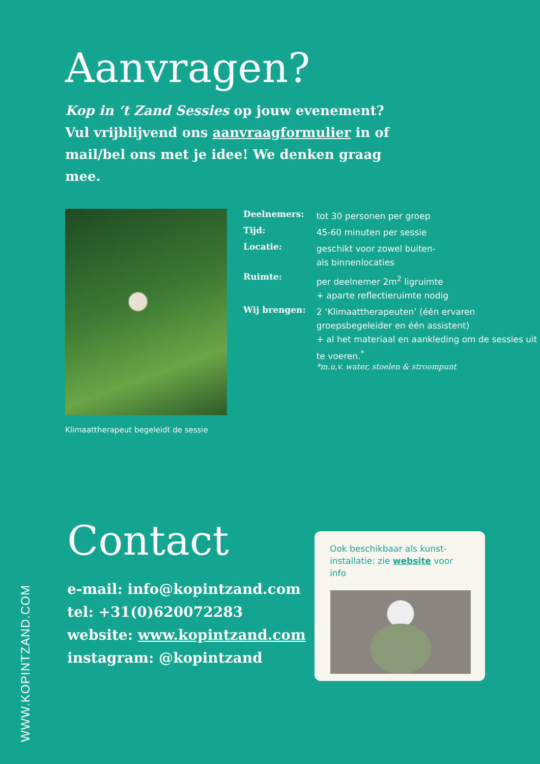Aanvragen?
Kop in ‘t Zand Sessies op jouw evenement? Vul vrijblijvend ons aanvraagformulier in of mail/bel ons met je idee! We denken graag mee.
Klimaattherapeut begeleidt de sessie
| Deelnemers: | tot 30 personen per groep |
| Tijd: | 45-60 minuten per sessie |
| Locatie: | geschikt voor zowel buiten- als binnenlocaties |
| Ruimte: | per deelnemer 2m<sup>2</sup> ligruimte + aparte reflectieruimte nodig |
| Wij brengen: | 2 ‘Klimaattherapeuten’ (één ervaren groepsbegeleider en één assistent) + al het materiaal en aankleding om de sessies uit te voeren.<sup>*</sup> *m.u.v. water, stoelen & stroompunt |
WWW.KOPINTZAND.COM
Contact
e-mail: info@kopintzand.com
tel: +31(0)620072283
website: www.kopintzand.com
instagram: @kopintzand
Ook beschikbaar als kunst-installatie: zie website voor info